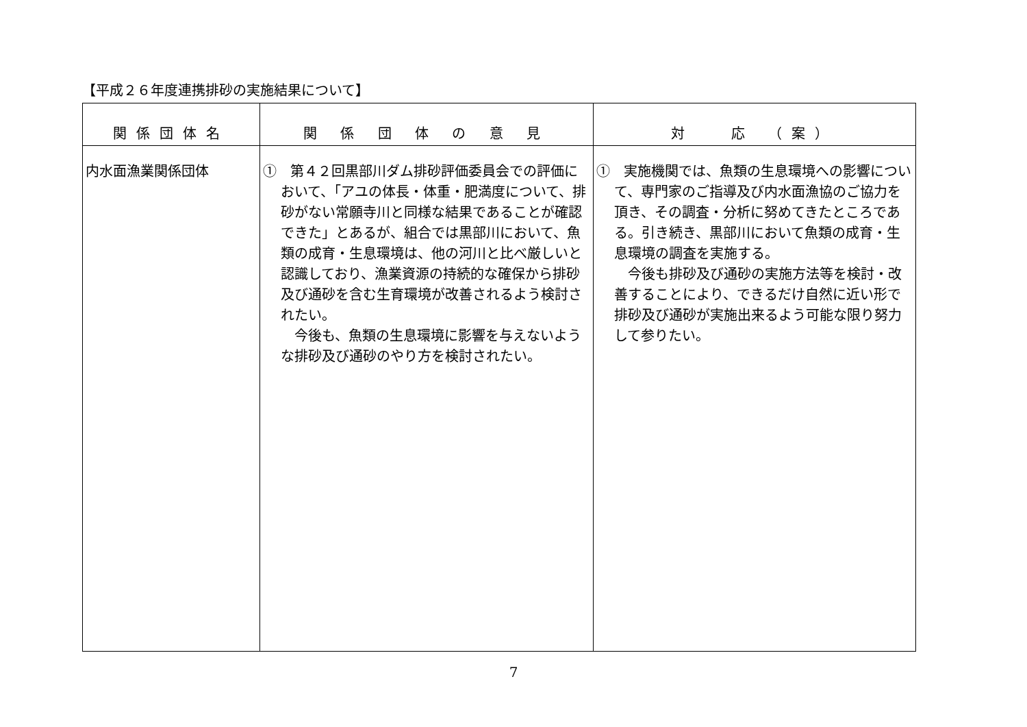【平成２６年度連携排砂の実施結果について】
| 関係団体名 | 関 係 団 体 の 意 見 | 対 応 （案） |
| --- | --- | --- |
| 内水面漁業関係団体 | ① 第４２回黒部川ダム排砂評価委員会での評価において、「アユの体長・体重・肥満度について、排砂がない常願寺川と同様な結果であることが確認できた」とあるが、組合では黒部川において、魚類の成育・生息環境は、他の河川と比べ厳しいと認識しており、漁業資源の持続的な確保から排砂及び通砂を含む生育環境が改善されるよう検討されたい。 今後も、魚類の生息環境に影響を与えないような排砂及び通砂のやり方を検討されたい。 | ① 実施機関では、魚類の生息環境への影響について、専門家のご指導及び内水面漁協のご協力を頂き、その調査・分析に努めてきたところである。引き続き、黒部川において魚類の成育・生息環境の調査を実施する。 今後も排砂及び通砂の実施方法等を検討・改善することにより、できるだけ自然に近い形で排砂及び通砂が実施出来るよう可能な限り努力して参りたい。 |
7